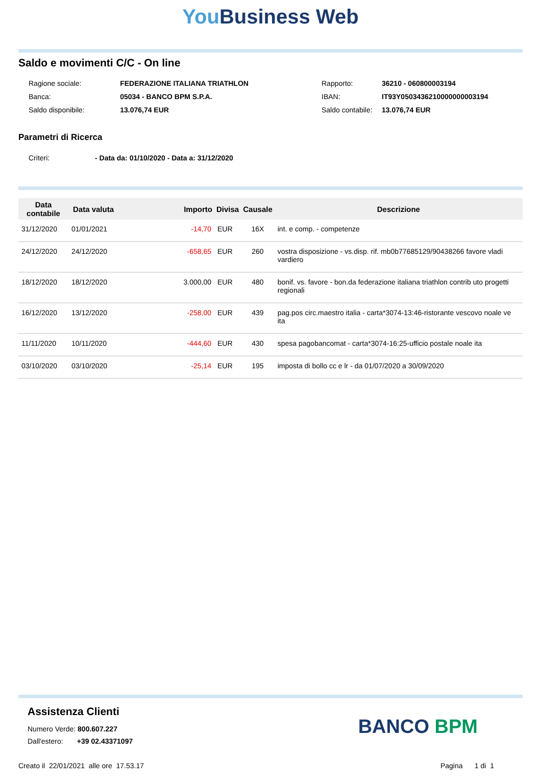You Business Web
Saldo e movimenti C/C - On line
| Ragione sociale: | FEDERAZIONE ITALIANA TRIATHLON |
| Banca: | 05034 - BANCO BPM S.P.A. |
| Saldo disponibile: | 13.076,74 EUR |
| Rapporto: | 36210 - 060800003194 |
| IBAN: | IT93Y0503436210000000003194 |
| Saldo contabile: | 13.076,74 EUR |
Parametri di Ricerca
| Criteri: | - Data da: 01/10/2020 - Data a: 31/12/2020 |
| Data contabile | Data valuta | Importo | Divisa | Causale | Descrizione |
| --- | --- | --- | --- | --- | --- |
| 31/12/2020 | 01/01/2021 | -14,70 | EUR | 16X | int. e comp. - competenze |
| 24/12/2020 | 24/12/2020 | -658,65 | EUR | 260 | vostra disposizione - vs.disp. rif. mb0b77685129/90438266 favore vladi vardiero |
| 18/12/2020 | 18/12/2020 | 3.000,00 | EUR | 480 | bonif. vs. favore - bon.da federazione italiana triathlon contrib uto progetti regionali |
| 16/12/2020 | 13/12/2020 | -258,00 | EUR | 439 | pag.pos circ.maestro italia - carta*3074-13:46-ristorante vescovo noale ve ita |
| 11/11/2020 | 10/11/2020 | -444,60 | EUR | 430 | spesa pagobancomat - carta*3074-16:25-ufficio postale noale ita |
| 03/10/2020 | 03/10/2020 | -25,14 | EUR | 195 | imposta di bollo cc e lr - da 01/07/2020 a 30/09/2020 |
Assistenza Clienti
Numero Verde: 800.607.227
Dall'estero: +39 02.43371097
BANCO BPM
Creato il 22/01/2021 alle ore 17.53.17 Pagina 1 di 1